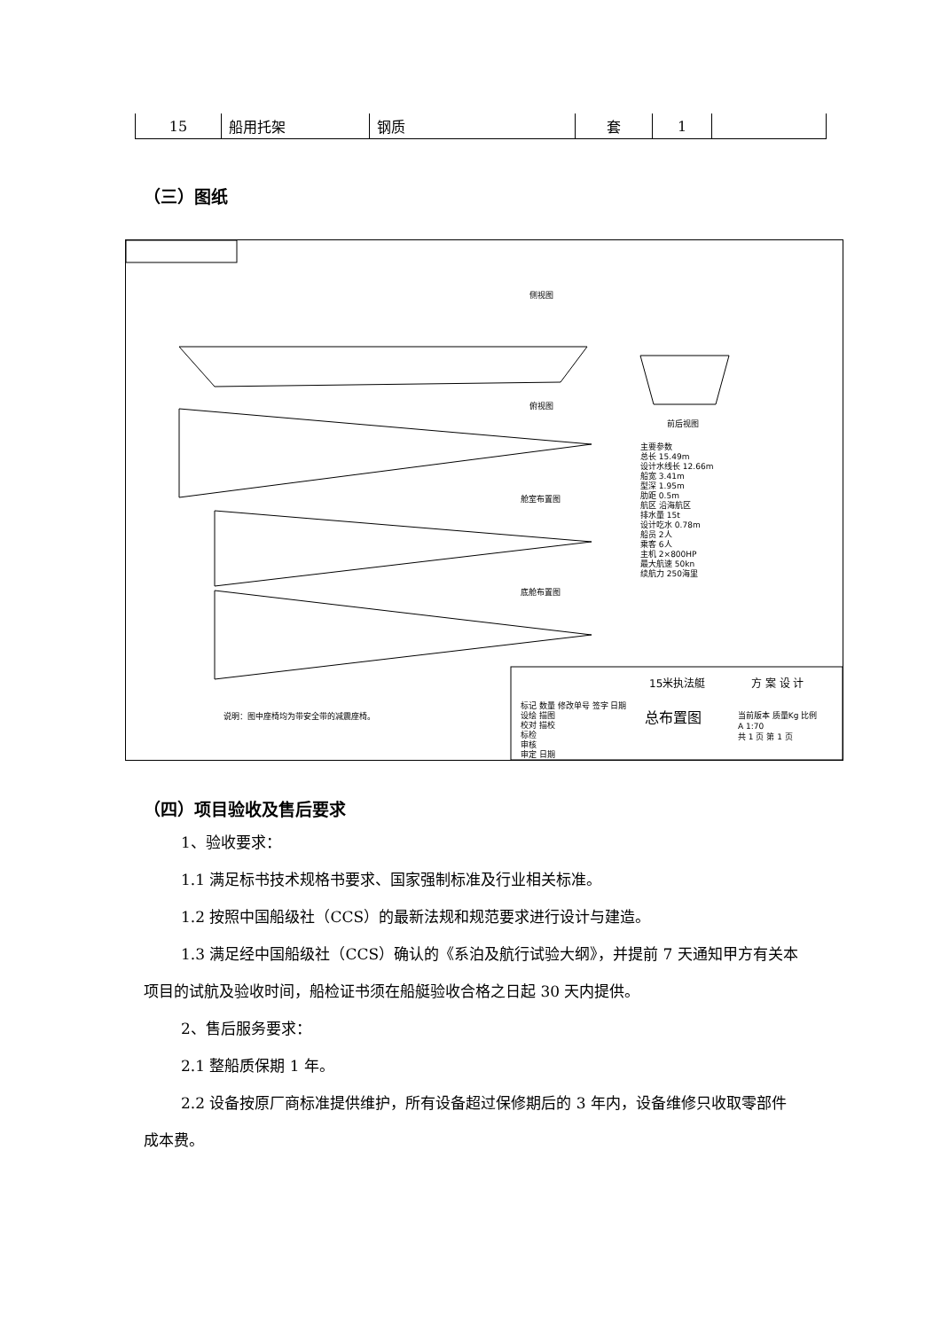| 15 | 船用托架 | 钢质 | 套 | 1 | |
（三）图纸
侧视图
俯视图
舱室布置图
底舱布置图
前后视图
主要参数
总长 15.49m
设计水线长 12.66m
船宽 3.41m
型深 1.95m
肋距 0.5m
航区 沿海航区
排水量 15t
设计吃水 0.78m
船员 2人
乘客 6人
主机 2×800HP
最大航速 50kn
续航力 250海里
说明：图中座椅均为带安全带的减震座椅。
标记 数量 修改单号 签字 日期
设绘 描图
校对 描校
标检
审核
审定 日期
15米执法艇
总布置图
方 案 设 计
当前版本 质量Kg 比例
A 1:70
共 1 页 第 1 页
（四）项目验收及售后要求
1、验收要求：
1.1 满足标书技术规格书要求、国家强制标准及行业相关标准。
1.2 按照中国船级社（CCS）的最新法规和规范要求进行设计与建造。
1.3 满足经中国船级社（CCS）确认的《系泊及航行试验大纲》，并提前 7 天通知甲方有关本项目的试航及验收时间，船检证书须在船艇验收合格之日起 30 天内提供。
2、售后服务要求：
2.1 整船质保期 1 年。
2.2 设备按原厂商标准提供维护，所有设备超过保修期后的 3 年内，设备维修只收取零部件成本费。